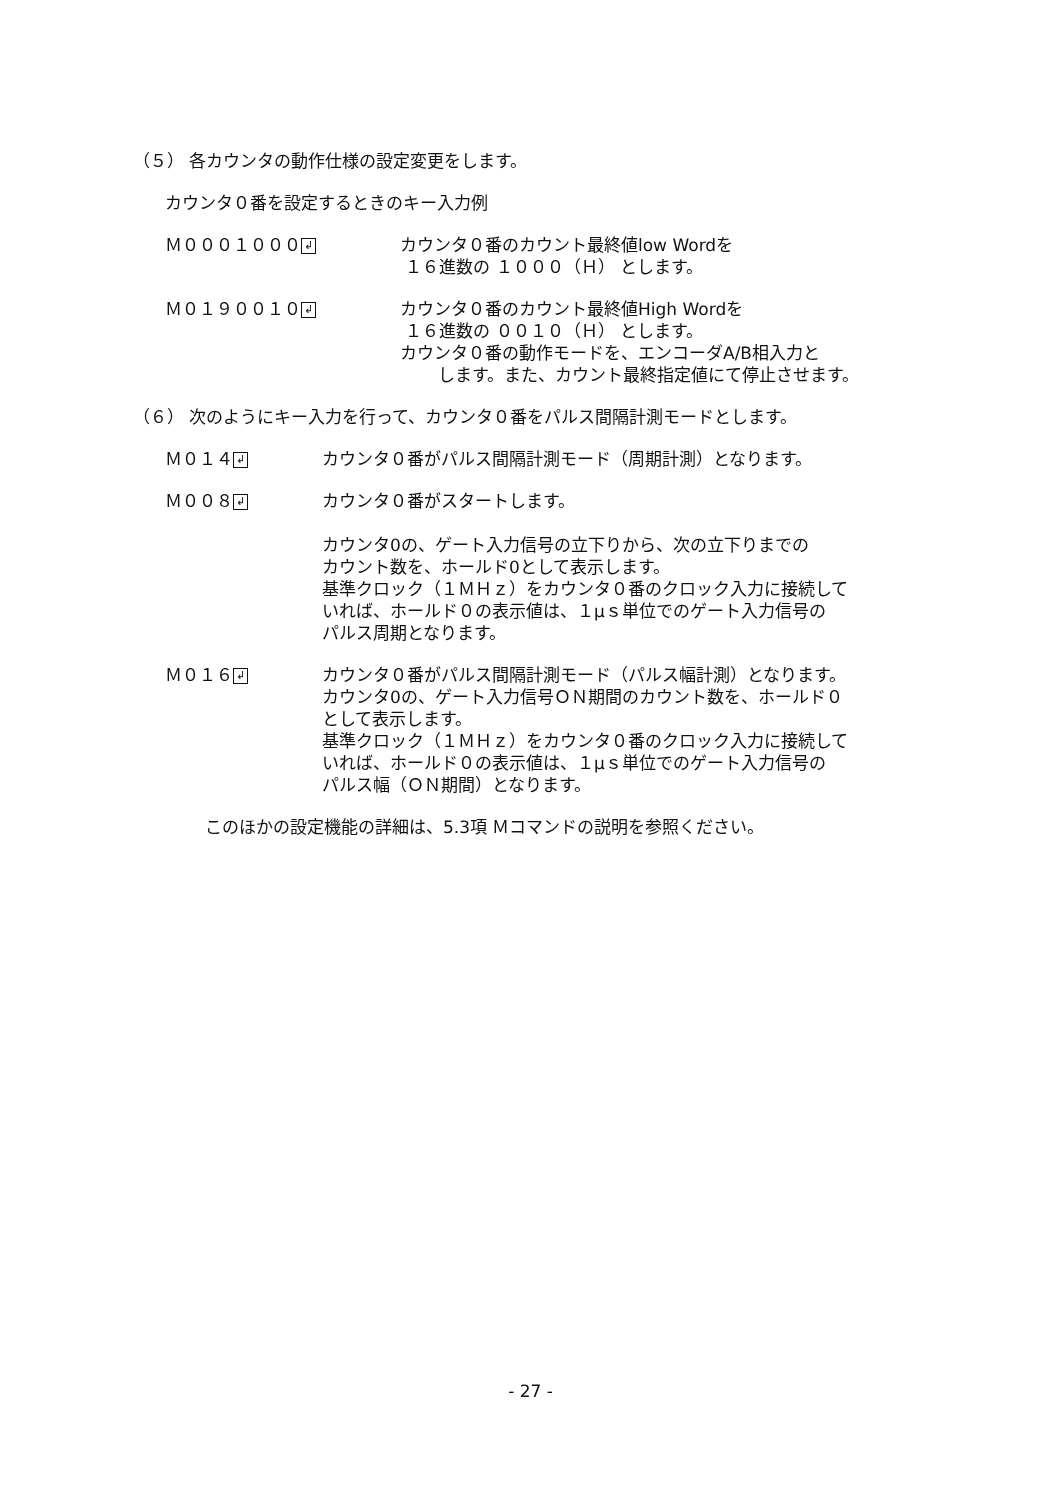（５） 各カウンタの動作仕様の設定変更をします。
カウンタ０番を設定するときのキー入力例
Ｍ０００１０００ ↲
カウンタ０番のカウント最終値low Wordを
１６進数の １０００（Ｈ） とします。
Ｍ０１９００１０ ↲
カウンタ０番のカウント最終値High Wordを
１６進数の ００１０（Ｈ） とします。
カウンタ０番の動作モードを、エンコーダA/B相入力と
します。また、カウント最終指定値にて停止させます。
（６） 次のようにキー入力を行って、カウンタ０番をパルス間隔計測モードとします。
Ｍ０１４ ↲
カウンタ０番がパルス間隔計測モード（周期計測）となります。
Ｍ００８ ↲
カウンタ０番がスタートします。
カウンタ0の、ゲート入力信号の立下りから、次の立下りまでの
カウント数を、ホールド0として表示します。
基準クロック（１ＭＨｚ）をカウンタ０番のクロック入力に接続して
いれば、ホールド０の表示値は、１μｓ単位でのゲート入力信号の
パルス周期となります。
Ｍ０１６ ↲
カウンタ０番がパルス間隔計測モード（パルス幅計測）となります。
カウンタ0の、ゲート入力信号ＯＮ期間のカウント数を、ホールド０
として表示します。
基準クロック（１ＭＨｚ）をカウンタ０番のクロック入力に接続して
いれば、ホールド０の表示値は、１μｓ単位でのゲート入力信号の
パルス幅（ＯＮ期間）となります。
このほかの設定機能の詳細は、5.3項 Ｍコマンドの説明を参照ください。
- 27 -